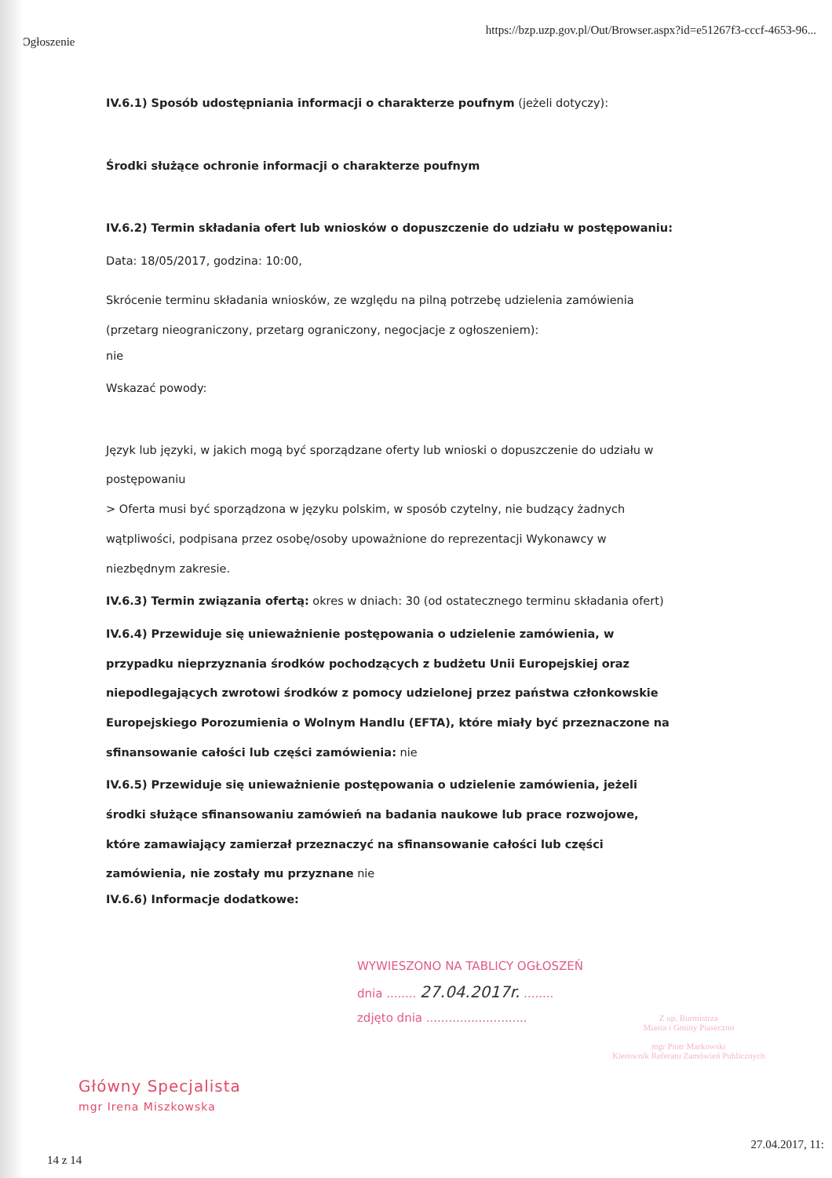Ogłoszenie https://bzp.uzp.gov.pl/Out/Browser.aspx?id=e51267f3-cccf-4653-96...
IV.6.1) Sposób udostępniania informacji o charakterze poufnym (jeżeli dotyczy):
Środki służące ochronie informacji o charakterze poufnym
IV.6.2) Termin składania ofert lub wniosków o dopuszczenie do udziału w postępowaniu:
Data: 18/05/2017, godzina: 10:00,
Skrócenie terminu składania wniosków, ze względu na pilną potrzebę udzielenia zamówienia (przetarg nieograniczony, przetarg ograniczony, negocjacje z ogłoszeniem):
nie
Wskazać powody:
Język lub języki, w jakich mogą być sporządzane oferty lub wnioski o dopuszczenie do udziału w postępowaniu
> Oferta musi być sporządzona w języku polskim, w sposób czytelny, nie budzący żadnych wątpliwości, podpisana przez osobę/osoby upoważnione do reprezentacji Wykonawcy w niezbędnym zakresie.
IV.6.3) Termin związania ofertą: okres w dniach: 30 (od ostatecznego terminu składania ofert)
IV.6.4) Przewiduje się unieważnienie postępowania o udzielenie zamówienia, w przypadku nieprzyznania środków pochodzących z budżetu Unii Europejskiej oraz niepodlegających zwrotowi środków z pomocy udzielonej przez państwa członkowskie Europejskiego Porozumienia o Wolnym Handlu (EFTA), które miały być przeznaczone na sfinansowanie całości lub części zamówienia: nie
IV.6.5) Przewiduje się unieważnienie postępowania o udzielenie zamówienia, jeżeli środki służące sfinansowaniu zamówień na badania naukowe lub prace rozwojowe, które zamawiający zamierzał przeznaczyć na sfinansowanie całości lub części zamówienia, nie zostały mu przyznane nie
IV.6.6) Informacje dodatkowe:
WYWIESZONO NA TABLICY OGŁOSZEŃ
dnia ........ 27.04.2017r. ........
zdjęto dnia ...........................
Z up. Burmistrza
Miasta i Gminy Piaseczno
mgr Piotr Markowski
Kierownik Referatu Zamówień Publicznych
Główny Specjalista
mgr Irena Miszkowska
14 z 14 27.04.2017, 11: